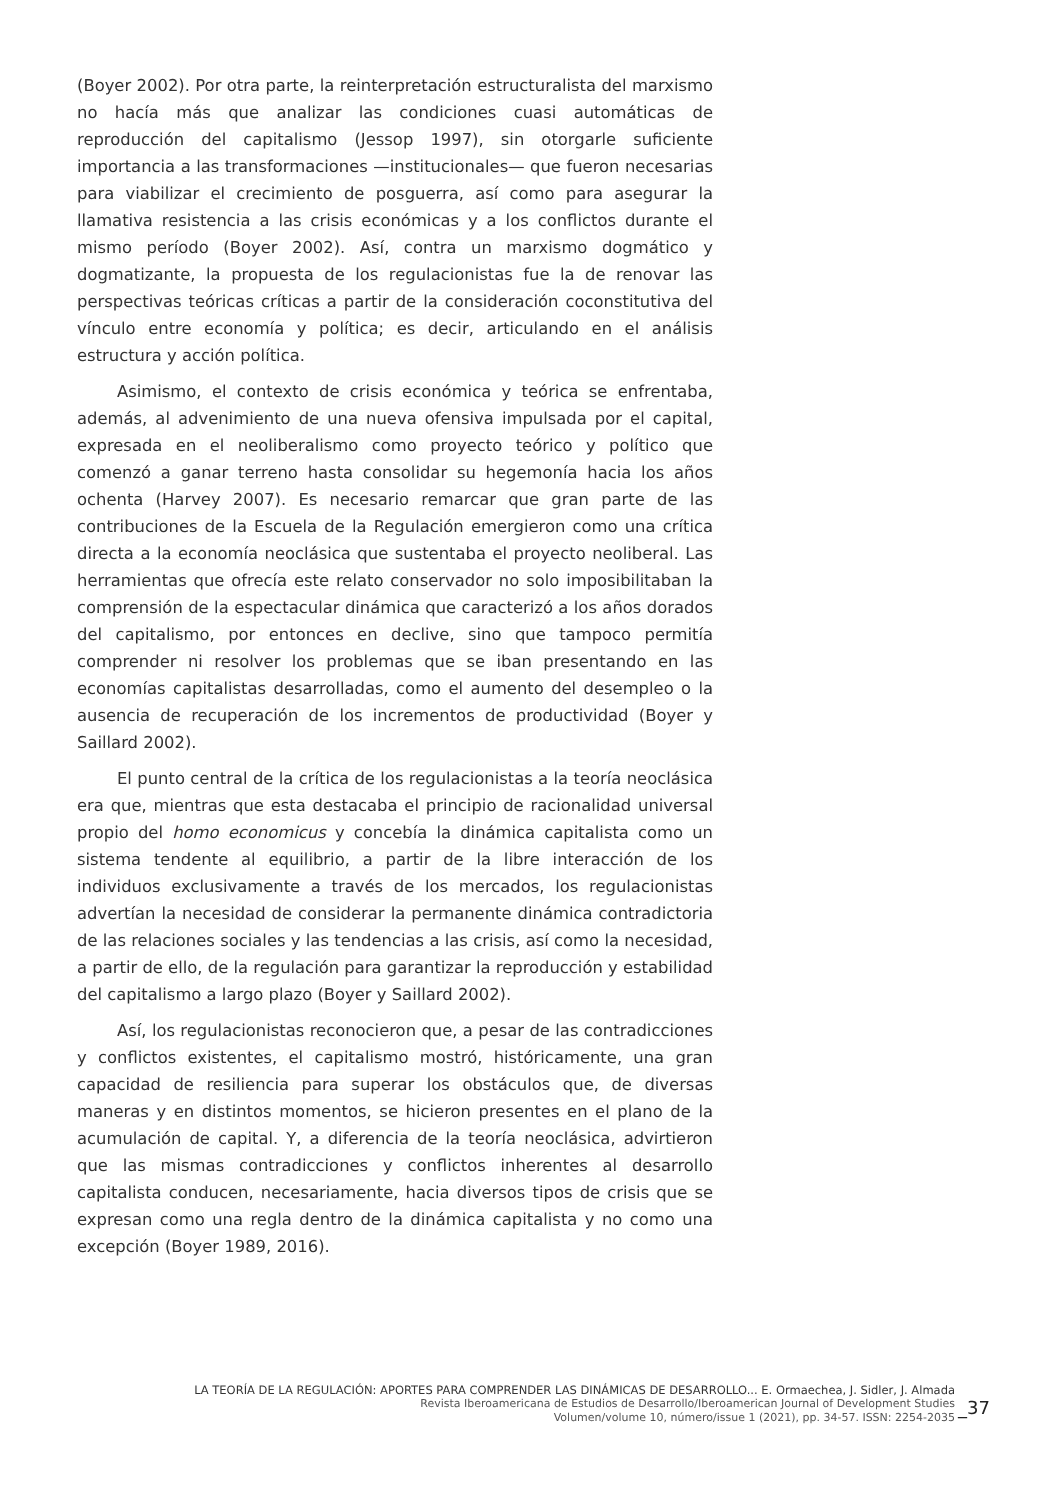(Boyer 2002). Por otra parte, la reinterpretación estructuralista del marxismo no hacía más que analizar las condiciones cuasi automáticas de reproducción del capitalismo (Jessop 1997), sin otorgarle suficiente importancia a las transformaciones —institucionales— que fueron necesarias para viabilizar el crecimiento de posguerra, así como para asegurar la llamativa resistencia a las crisis económicas y a los conflictos durante el mismo período (Boyer 2002). Así, contra un marxismo dogmático y dogmatizante, la propuesta de los regulacionistas fue la de renovar las perspectivas teóricas críticas a partir de la consideración coconstitutiva del vínculo entre economía y política; es decir, articulando en el análisis estructura y acción política.
Asimismo, el contexto de crisis económica y teórica se enfrentaba, además, al advenimiento de una nueva ofensiva impulsada por el capital, expresada en el neoliberalismo como proyecto teórico y político que comenzó a ganar terreno hasta consolidar su hegemonía hacia los años ochenta (Harvey 2007). Es necesario remarcar que gran parte de las contribuciones de la Escuela de la Regulación emergieron como una crítica directa a la economía neoclásica que sustentaba el proyecto neoliberal. Las herramientas que ofrecía este relato conservador no solo imposibilitaban la comprensión de la espectacular dinámica que caracterizó a los años dorados del capitalismo, por entonces en declive, sino que tampoco permitía comprender ni resolver los problemas que se iban presentando en las economías capitalistas desarrolladas, como el aumento del desempleo o la ausencia de recuperación de los incrementos de productividad (Boyer y Saillard 2002).
El punto central de la crítica de los regulacionistas a la teoría neoclásica era que, mientras que esta destacaba el principio de racionalidad universal propio del homo economicus y concebía la dinámica capitalista como un sistema tendente al equilibrio, a partir de la libre interacción de los individuos exclusivamente a través de los mercados, los regulacionistas advertían la necesidad de considerar la permanente dinámica contradictoria de las relaciones sociales y las tendencias a las crisis, así como la necesidad, a partir de ello, de la regulación para garantizar la reproducción y estabilidad del capitalismo a largo plazo (Boyer y Saillard 2002).
Así, los regulacionistas reconocieron que, a pesar de las contradicciones y conflictos existentes, el capitalismo mostró, históricamente, una gran capacidad de resiliencia para superar los obstáculos que, de diversas maneras y en distintos momentos, se hicieron presentes en el plano de la acumulación de capital. Y, a diferencia de la teoría neoclásica, advirtieron que las mismas contradicciones y conflictos inherentes al desarrollo capitalista conducen, necesariamente, hacia diversos tipos de crisis que se expresan como una regla dentro de la dinámica capitalista y no como una excepción (Boyer 1989, 2016).
LA TEORÍA DE LA REGULACIÓN: APORTES PARA COMPRENDER LAS DINÁMICAS DE DESARROLLO... E. Ormaechea, J. Sidler, J. Almada
Revista Iberoamericana de Estudios de Desarrollo/Iberoamerican Journal of Development Studies
Volumen/volume 10, número/issue 1 (2021), pp. 34-57. ISSN: 2254-2035
_37